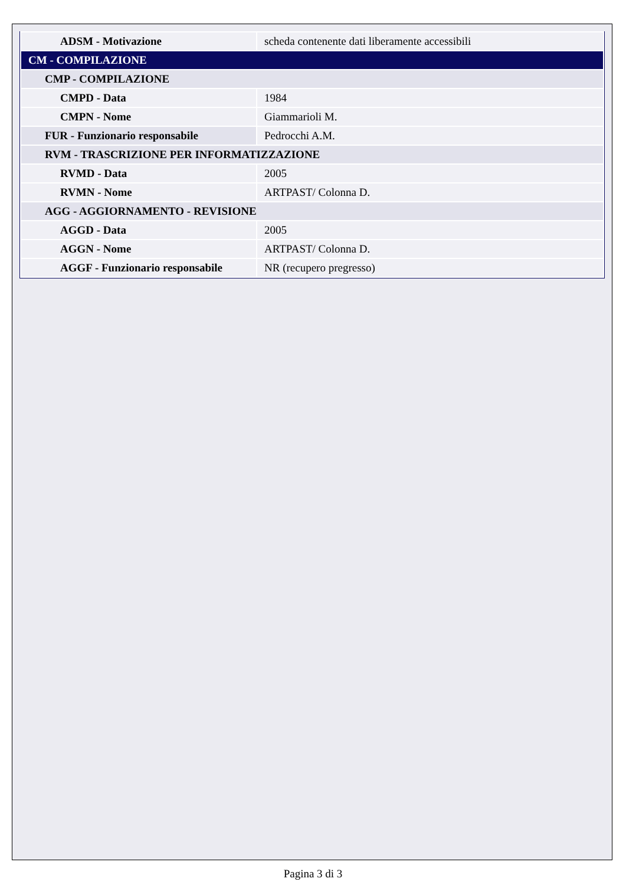| ADSM - Motivazione | scheda contenente dati liberamente accessibili |
| CM - COMPILAZIONE | |
| CMP - COMPILAZIONE | |
| CMPD - Data | 1984 |
| CMPN - Nome | Giammarioli M. |
| FUR - Funzionario responsabile | Pedrocchi A.M. |
| RVM - TRASCRIZIONE PER INFORMATIZZAZIONE | |
| RVMD - Data | 2005 |
| RVMN - Nome | ARTPAST/ Colonna D. |
| AGG - AGGIORNAMENTO - REVISIONE | |
| AGGD - Data | 2005 |
| AGGN - Nome | ARTPAST/ Colonna D. |
| AGGF - Funzionario responsabile | NR (recupero pregresso) |
Pagina 3 di 3